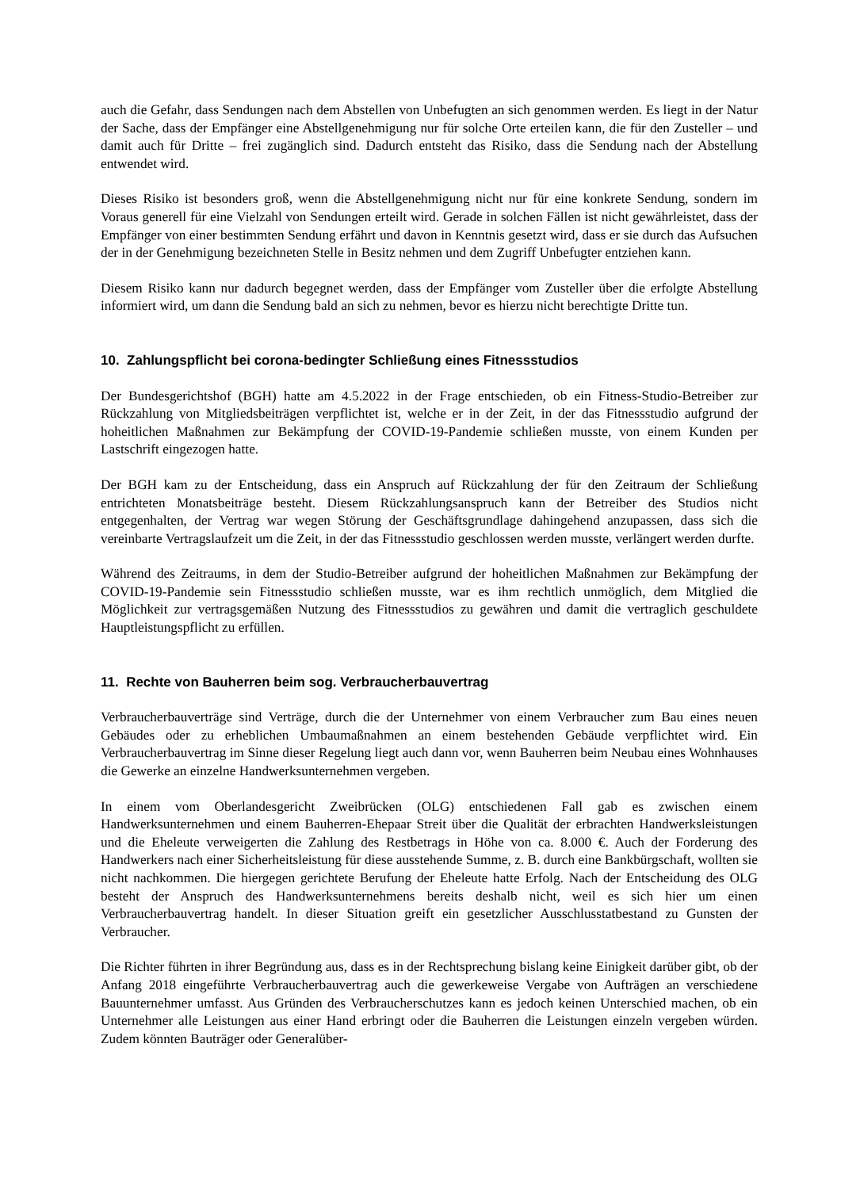auch die Gefahr, dass Sendungen nach dem Abstellen von Unbefugten an sich genommen werden. Es liegt in der Natur der Sache, dass der Empfänger eine Abstellgenehmigung nur für solche Orte erteilen kann, die für den Zusteller – und damit auch für Dritte – frei zugänglich sind. Dadurch entsteht das Risiko, dass die Sendung nach der Abstellung entwendet wird.
Dieses Risiko ist besonders groß, wenn die Abstellgenehmigung nicht nur für eine konkrete Sendung, sondern im Voraus generell für eine Vielzahl von Sendungen erteilt wird. Gerade in solchen Fällen ist nicht gewährleistet, dass der Empfänger von einer bestimmten Sendung erfährt und davon in Kenntnis gesetzt wird, dass er sie durch das Aufsuchen der in der Genehmigung bezeichneten Stelle in Besitz nehmen und dem Zugriff Unbefugter entziehen kann.
Diesem Risiko kann nur dadurch begegnet werden, dass der Empfänger vom Zusteller über die erfolgte Abstellung informiert wird, um dann die Sendung bald an sich zu nehmen, bevor es hierzu nicht berechtigte Dritte tun.
10. Zahlungspflicht bei corona-bedingter Schließung eines Fitnessstudios
Der Bundesgerichtshof (BGH) hatte am 4.5.2022 in der Frage entschieden, ob ein Fitness-Studio-Betreiber zur Rückzahlung von Mitgliedsbeiträgen verpflichtet ist, welche er in der Zeit, in der das Fitnessstudio aufgrund der hoheitlichen Maßnahmen zur Bekämpfung der COVID-19-Pandemie schließen musste, von einem Kunden per Lastschrift eingezogen hatte.
Der BGH kam zu der Entscheidung, dass ein Anspruch auf Rückzahlung der für den Zeitraum der Schließung entrichteten Monatsbeiträge besteht. Diesem Rückzahlungsanspruch kann der Betreiber des Studios nicht entgegenhalten, der Vertrag war wegen Störung der Geschäftsgrundlage dahingehend anzupassen, dass sich die vereinbarte Vertragslaufzeit um die Zeit, in der das Fitnessstudio geschlossen werden musste, verlängert werden durfte.
Während des Zeitraums, in dem der Studio-Betreiber aufgrund der hoheitlichen Maßnahmen zur Bekämpfung der COVID-19-Pandemie sein Fitnessstudio schließen musste, war es ihm rechtlich unmöglich, dem Mitglied die Möglichkeit zur vertragsgemäßen Nutzung des Fitnessstudios zu gewähren und damit die vertraglich geschuldete Hauptleistungspflicht zu erfüllen.
11. Rechte von Bauherren beim sog. Verbraucherbauvertrag
Verbraucherbauverträge sind Verträge, durch die der Unternehmer von einem Verbraucher zum Bau eines neuen Gebäudes oder zu erheblichen Umbaumaßnahmen an einem bestehenden Gebäude verpflichtet wird. Ein Verbraucherbauvertrag im Sinne dieser Regelung liegt auch dann vor, wenn Bauherren beim Neubau eines Wohnhauses die Gewerke an einzelne Handwerksunternehmen vergeben.
In einem vom Oberlandesgericht Zweibrücken (OLG) entschiedenen Fall gab es zwischen einem Handwerksunternehmen und einem Bauherren-Ehepaar Streit über die Qualität der erbrachten Handwerksleistungen und die Eheleute verweigerten die Zahlung des Restbetrags in Höhe von ca. 8.000 €. Auch der Forderung des Handwerkers nach einer Sicherheitsleistung für diese ausstehende Summe, z. B. durch eine Bankbürgschaft, wollten sie nicht nachkommen. Die hiergegen gerichtete Berufung der Eheleute hatte Erfolg. Nach der Entscheidung des OLG besteht der Anspruch des Handwerksunternehmens bereits deshalb nicht, weil es sich hier um einen Verbraucherbauvertrag handelt. In dieser Situation greift ein gesetzlicher Ausschlusstatbestand zu Gunsten der Verbraucher.
Die Richter führten in ihrer Begründung aus, dass es in der Rechtsprechung bislang keine Einigkeit darüber gibt, ob der Anfang 2018 eingeführte Verbraucherbauvertrag auch die gewerkeweise Vergabe von Aufträgen an verschiedene Bauunternehmer umfasst. Aus Gründen des Verbraucherschutzes kann es jedoch keinen Unterschied machen, ob ein Unternehmer alle Leistungen aus einer Hand erbringt oder die Bauherren die Leistungen einzeln vergeben würden. Zudem könnten Bauträger oder Generalüber-